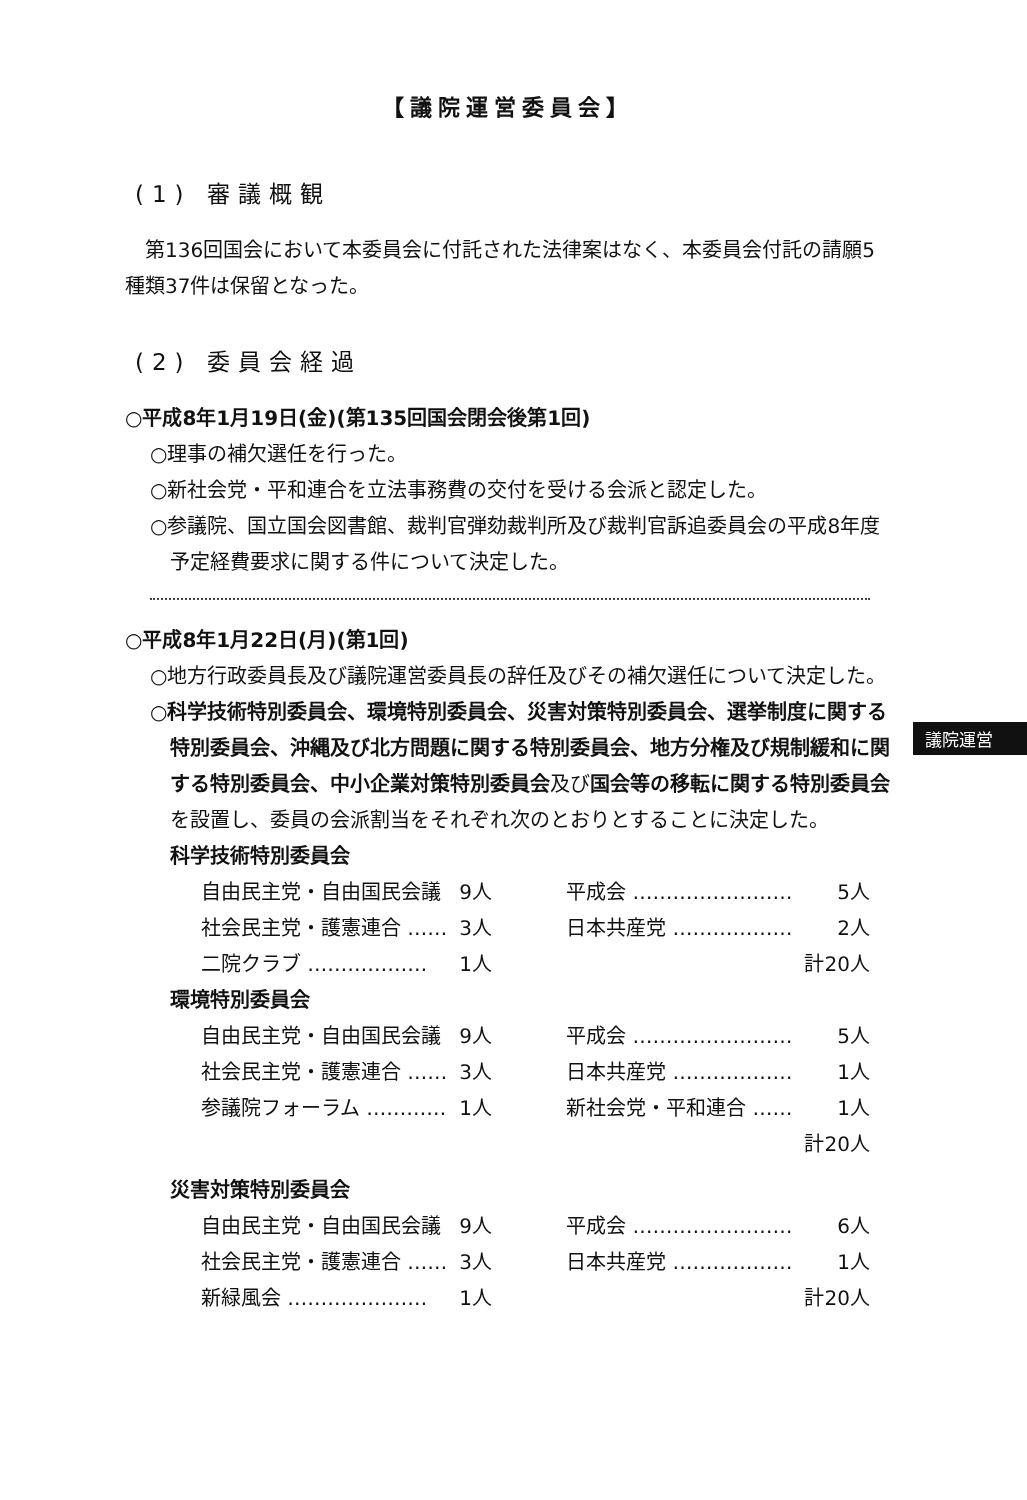【議院運営委員会】
(1) 審議概観
第136回国会において本委員会に付託された法律案はなく、本委員会付託の請願5種類37件は保留となった。
(2) 委員会経過
○平成8年1月19日(金)(第135回国会閉会後第1回)
○理事の補欠選任を行った。
○新社会党・平和連合を立法事務費の交付を受ける会派と認定した。
○参議院、国立国会図書館、裁判官弾劾裁判所及び裁判官訴追委員会の平成8年度予定経費要求に関する件について決定した。
○平成8年1月22日(月)(第1回)
○地方行政委員長及び議院運営委員長の辞任及びその補欠選任について決定した。
○科学技術特別委員会、環境特別委員会、災害対策特別委員会、選挙制度に関する特別委員会、沖縄及び北方問題に関する特別委員会、地方分権及び規制緩和に関する特別委員会、中小企業対策特別委員会及び国会等の移転に関する特別委員会を設置し、委員の会派割当をそれぞれ次のとおりとすることに決定した。
科学技術特別委員会
| 自由民主党・自由国民会議 | 9人 | | 平成会 …………………… | 5人 |
| 社会民主党・護憲連合 …… | 3人 | | 日本共産党 ……………… | 2人 |
| 二院クラブ ……………… | 1人 | | | 計20人 |
環境特別委員会
| 自由民主党・自由国民会議 | 9人 | | 平成会 …………………… | 5人 |
| 社会民主党・護憲連合 …… | 3人 | | 日本共産党 ……………… | 1人 |
| 参議院フォーラム ………… | 1人 | | 新社会党・平和連合 …… | 1人 |
| | | | | 計20人 |
災害対策特別委員会
| 自由民主党・自由国民会議 | 9人 | | 平成会 …………………… | 6人 |
| 社会民主党・護憲連合 …… | 3人 | | 日本共産党 ……………… | 1人 |
| 新緑風会 ………………… | 1人 | | | 計20人 |
議院運営